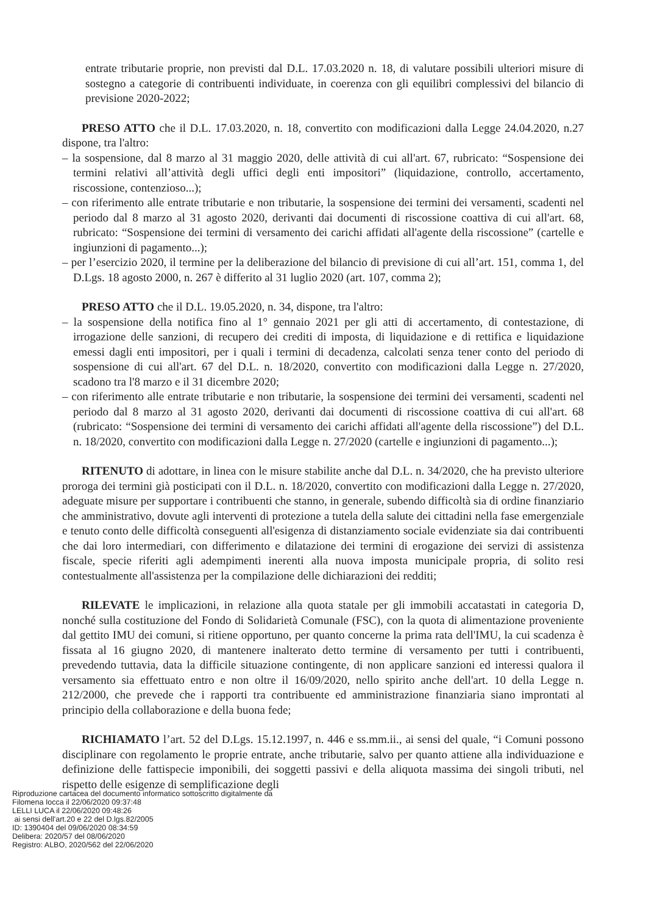entrate tributarie proprie, non previsti dal D.L. 17.03.2020 n. 18, di valutare possibili ulteriori misure di sostegno a categorie di contribuenti individuate, in coerenza con gli equilibri complessivi del bilancio di previsione 2020-2022;
PRESO ATTO che il D.L. 17.03.2020, n. 18, convertito con modificazioni dalla Legge 24.04.2020, n.27 dispone, tra l'altro:
– la sospensione, dal 8 marzo al 31 maggio 2020, delle attività di cui all'art. 67, rubricato: “Sospensione dei termini relativi all’attività degli uffici degli enti impositori” (liquidazione, controllo, accertamento, riscossione, contenzioso...);
– con riferimento alle entrate tributarie e non tributarie, la sospensione dei termini dei versamenti, scadenti nel periodo dal 8 marzo al 31 agosto 2020, derivanti dai documenti di riscossione coattiva di cui all'art. 68, rubricato: “Sospensione dei termini di versamento dei carichi affidati all'agente della riscossione” (cartelle e ingiunzioni di pagamento...);
– per l’esercizio 2020, il termine per la deliberazione del bilancio di previsione di cui all’art. 151, comma 1, del D.Lgs. 18 agosto 2000, n. 267 è differito al 31 luglio 2020 (art. 107, comma 2);
PRESO ATTO che il D.L. 19.05.2020, n. 34, dispone, tra l'altro:
– la sospensione della notifica fino al 1° gennaio 2021 per gli atti di accertamento, di contestazione, di irrogazione delle sanzioni, di recupero dei crediti di imposta, di liquidazione e di rettifica e liquidazione emessi dagli enti impositori, per i quali i termini di decadenza, calcolati senza tener conto del periodo di sospensione di cui all'art. 67 del D.L. n. 18/2020, convertito con modificazioni dalla Legge n. 27/2020, scadono tra l'8 marzo e il 31 dicembre 2020;
– con riferimento alle entrate tributarie e non tributarie, la sospensione dei termini dei versamenti, scadenti nel periodo dal 8 marzo al 31 agosto 2020, derivanti dai documenti di riscossione coattiva di cui all'art. 68 (rubricato: “Sospensione dei termini di versamento dei carichi affidati all'agente della riscossione”) del D.L. n. 18/2020, convertito con modificazioni dalla Legge n. 27/2020 (cartelle e ingiunzioni di pagamento...);
RITENUTO di adottare, in linea con le misure stabilite anche dal D.L. n. 34/2020, che ha previsto ulteriore proroga dei termini già posticipati con il D.L. n. 18/2020, convertito con modificazioni dalla Legge n. 27/2020, adeguate misure per supportare i contribuenti che stanno, in generale, subendo difficoltà sia di ordine finanziario che amministrativo, dovute agli interventi di protezione a tutela della salute dei cittadini nella fase emergenziale e tenuto conto delle difficoltà conseguenti all'esigenza di distanziamento sociale evidenziate sia dai contribuenti che dai loro intermediari, con differimento e dilatazione dei termini di erogazione dei servizi di assistenza fiscale, specie riferiti agli adempimenti inerenti alla nuova imposta municipale propria, di solito resi contestualmente all'assistenza per la compilazione delle dichiarazioni dei redditi;
RILEVATE le implicazioni, in relazione alla quota statale per gli immobili accatastati in categoria D, nonché sulla costituzione del Fondo di Solidarietà Comunale (FSC), con la quota di alimentazione proveniente dal gettito IMU dei comuni, si ritiene opportuno, per quanto concerne la prima rata dell'IMU, la cui scadenza è fissata al 16 giugno 2020, di mantenere inalterato detto termine di versamento per tutti i contribuenti, prevedendo tuttavia, data la difficile situazione contingente, di non applicare sanzioni ed interessi qualora il versamento sia effettuato entro e non oltre il 16/09/2020, nello spirito anche dell'art. 10 della Legge n. 212/2000, che prevede che i rapporti tra contribuente ed amministrazione finanziaria siano improntati al principio della collaborazione e della buona fede;
RICHIAMATO l’art. 52 del D.Lgs. 15.12.1997, n. 446 e ss.mm.ii., ai sensi del quale, “i Comuni possono disciplinare con regolamento le proprie entrate, anche tributarie, salvo per quanto attiene alla individuazione e definizione delle fattispecie imponibili, dei soggetti passivi e della aliquota massima dei singoli tributi, nel rispetto delle esigenze di semplificazione degli
Riproduzione cartacea del documento informatico sottoscritto digitalmente da
Filomena Iocca il 22/06/2020 09:37:48
LELLI LUCA il 22/06/2020 09:48:26
ai sensi dell'art.20 e 22 del D.lgs.82/2005
ID: 1390404 del 09/06/2020 08:34:59
Delibera: 2020/57 del 08/06/2020
Registro: ALBO, 2020/562 del 22/06/2020